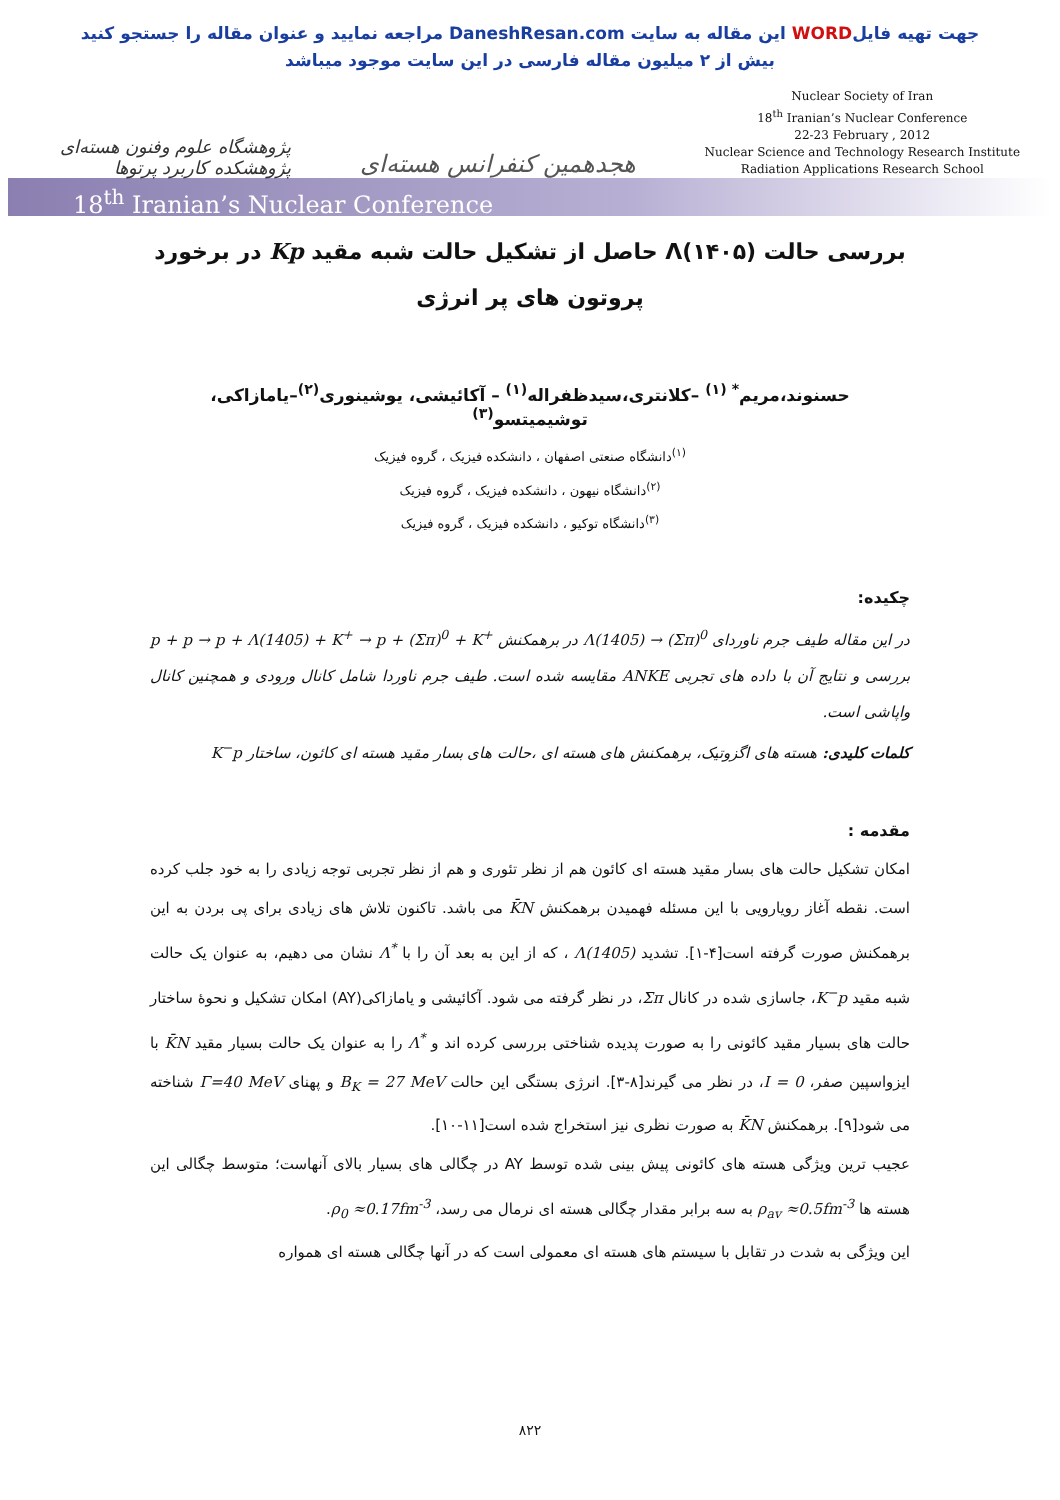جهت تهیه فایلWORD این مقاله به سایت DaneshResan.com مراجعه نمایید و عنوان مقاله را جستجو کنید
بیش از ۲ میلیون مقاله فارسی در این سایت موجود میباشد
پژوهشگاه علوم وفنون هسته‌ای
پژوهشکده کاربرد پرتوها
هجدهمین کنفرانس هسته‌ای
Nuclear Society of Iran
18<sup>th</sup> Iranian’s Nuclear Conference
22-23 February , 2012
Nuclear Science and Technology Research Institute
Radiation Applications Research School
18<sup>th</sup> Iranian’s Nuclear Conference
بررسی حالت Λ(۱۴۰۵) حاصل از تشکیل حالت شبه مقید Kp در برخورد پروتون های پر انرژی
حسنوند،مریم<sup>* (۱)</sup> –کلانتری،سیدظفراله<sup>(۱)</sup> – آکائیشی، یوشینوری<sup>(۲)</sup>–یامازاکی، توشیمیتسو<sup>(۳)</sup>
<sup>(۱)</sup> دانشگاه صنعتی اصفهان ، دانشکده فیزیک ، گروه فیزیک
<sup>(۲)</sup> دانشگاه نیهون ، دانشکده فیزیک ، گروه فیزیک
<sup>(۳)</sup> دانشگاه توکیو ، دانشکده فیزیک ، گروه فیزیک
چکیده:
در این مقاله طیف جرم ناوردای Λ(1405) → (Σπ)<sup>0</sup> در برهمکنش p + p → p + Λ(1405) + K<sup>+</sup> → p + (Σπ)<sup>0</sup> + K<sup>+</sup> بررسی و نتایج آن با داده های تجربی ANKE مقایسه شده است. طیف جرم ناوردا شامل کانال ورودی و همچنین کانال واپاشی است.
کلمات کلیدی: هسته های اگزوتیک، برهمکنش های هسته ای ،حالت های بسار مقید هسته ای کائون، ساختار K<sup>−</sup>p
مقدمه :
امکان تشکیل حالت های بسار مقید هسته ای کائون هم از نظر تئوری و هم از نظر تجربی توجه زیادی را به خود جلب کرده است. نقطه آغاز رویارویی با این مسئله فهمیدن برهمکنش K̄N می باشد. تاکنون تلاش های زیادی برای پی بردن به این برهمکنش صورت گرفته است[۴-۱]. تشدید Λ(1405) ، که از این به بعد آن را با Λ<sup>*</sup> نشان می دهیم، به عنوان یک حالت شبه مقید K<sup>−</sup>p، جاسازی شده در کانال Σπ، در نظر گرفته می شود. آکائیشی و یامازاکی(AY) امکان تشکیل و نحوهٔ ساختار حالت های بسیار مقید کائونی را به صورت پدیده شناختی بررسی کرده اند و Λ<sup>*</sup> را به عنوان یک حالت بسیار مقید K̄N با ایزواسپین صفر، I = 0، در نظر می گیرند[۸-۳]. انرژی بستگی این حالت B<sub>K</sub> = 27 MeV و پهنای Γ=40 MeV شناخته می شود[۹]. برهمکنش K̄N به صورت نظری نیز استخراج شده است[۱۱-۱۰].
عجیب ترین ویژگی هسته های کائونی پیش بینی شده توسط AY در چگالی های بسیار بالای آنهاست؛ متوسط چگالی این هسته ها ρ<sub>av</sub> ≈0.5fm<sup>-3</sup> به سه برابر مقدار چگالی هسته ای نرمال می رسد، ρ<sub>0</sub> ≈0.17fm<sup>-3</sup>.
این ویژگی به شدت در تقابل با سیستم های هسته ای معمولی است که در آنها چگالی هسته ای همواره
۸۲۲